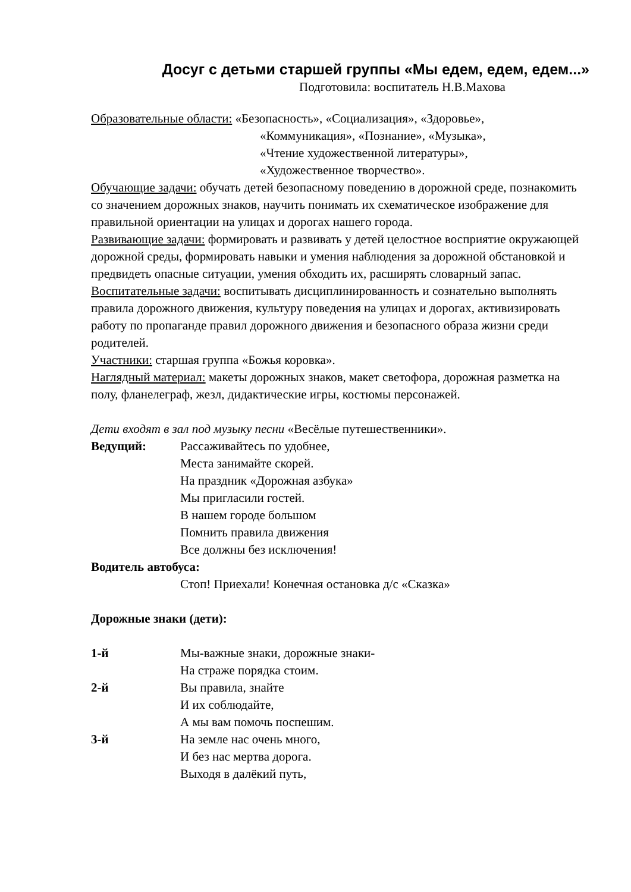Досуг с детьми старшей группы «Мы едем, едем, едем...»
Подготовила: воспитатель Н.В.Махова
Образовательные области: «Безопасность», «Социализация», «Здоровье»,
«Коммуникация», «Познание», «Музыка»,
«Чтение художественной литературы»,
«Художественное творчество».
Обучающие задачи: обучать детей безопасному поведению в дорожной среде, познакомить со значением дорожных знаков, научить понимать их схематическое изображение для правильной ориентации на улицах и дорогах нашего города.
Развивающие задачи: формировать и развивать у детей целостное восприятие окружающей дорожной среды, формировать навыки и умения наблюдения за дорожной обстановкой и предвидеть опасные ситуации, умения обходить их, расширять словарный запас.
Воспитательные задачи: воспитывать дисциплинированность и сознательно выполнять правила дорожного движения, культуру поведения на улицах и дорогах, активизировать работу по пропаганде правил дорожного движения и безопасного образа жизни среди родителей.
Участники: старшая группа «Божья коровка».
Наглядный материал: макеты дорожных знаков, макет светофора, дорожная разметка на полу, фланелеграф, жезл, дидактические игры, костюмы персонажей.
Дети входят в зал под музыку песни «Весёлые путешественники».
Ведущий: Рассаживайтесь по удобнее,
Места занимайте скорей.
На праздник «Дорожная азбука»
Мы пригласили гостей.
В нашем городе большом
Помнить правила движения
Все должны без исключения!
Водитель автобуса:
Стоп! Приехали! Конечная остановка д/с «Сказка»
Дорожные знаки (дети):
1-й Мы-важные знаки, дорожные знаки-
На страже порядка стоим.
2-й Вы правила, знайте
И их соблюдайте,
А мы вам помочь поспешим.
3-й На земле нас очень много,
И без нас мертва дорога.
Выходя в далёкий путь,